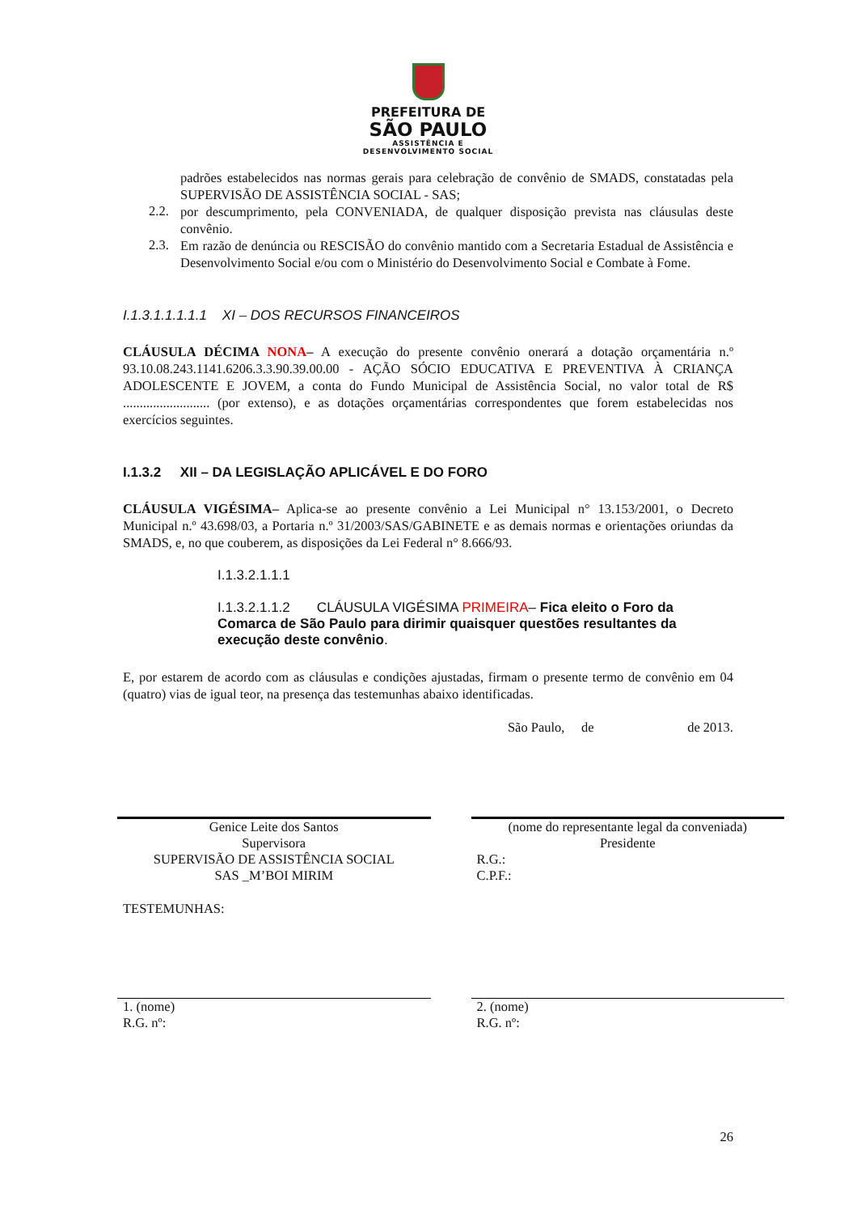PREFEITURA DE
SÃO PAULO
ASSISTÊNCIA E
DESENVOLVIMENTO SOCIAL
padrões estabelecidos nas normas gerais para celebração de convênio de SMADS, constatadas pela SUPERVISÃO DE ASSISTÊNCIA SOCIAL - SAS;
2.2.
por descumprimento, pela CONVENIADA, de qualquer disposição prevista nas cláusulas deste convênio.
2.3.
Em razão de denúncia ou RESCISÃO do convênio mantido com a Secretaria Estadual de Assistência e Desenvolvimento Social e/ou com o Ministério do Desenvolvimento Social e Combate à Fome.
I.1.3.1.1.1.1.1 XI – DOS RECURSOS FINANCEIROS
CLÁUSULA DÉCIMA NONA– A execução do presente convênio onerará a dotação orçamentária n.º 93.10.08.243.1141.6206.3.3.90.39.00.00 - AÇÃO SÓCIO EDUCATIVA E PREVENTIVA À CRIANÇA ADOLESCENTE E JOVEM, a conta do Fundo Municipal de Assistência Social, no valor total de R$ .......................... (por extenso), e as dotações orçamentárias correspondentes que forem estabelecidas nos exercícios seguintes.
I.1.3.2 XII – DA LEGISLAÇÃO APLICÁVEL E DO FORO
CLÁUSULA VIGÉSIMA– Aplica-se ao presente convênio a Lei Municipal n° 13.153/2001, o Decreto Municipal n.º 43.698/03, a Portaria n.º 31/2003/SAS/GABINETE e as demais normas e orientações oriundas da SMADS, e, no que couberem, as disposições da Lei Federal n° 8.666/93.
I.1.3.2.1.1.1
I.1.3.2.1.1.2 CLÁUSULA VIGÉSIMA PRIMEIRA– Fica eleito o Foro da Comarca de São Paulo para dirimir quaisquer questões resultantes da execução deste convênio.
E, por estarem de acordo com as cláusulas e condições ajustadas, firmam o presente termo de convênio em 04 (quatro) vias de igual teor, na presença das testemunhas abaixo identificadas.
São Paulo, de de 2013.
Genice Leite dos Santos
Supervisora
SUPERVISÃO DE ASSISTÊNCIA SOCIAL
SAS _M’BOI MIRIM
(nome do representante legal da conveniada)
Presidente
R.G.:
C.P.F.:
TESTEMUNHAS:
1. (nome)
R.G. nº:
2. (nome)
R.G. nº:
26